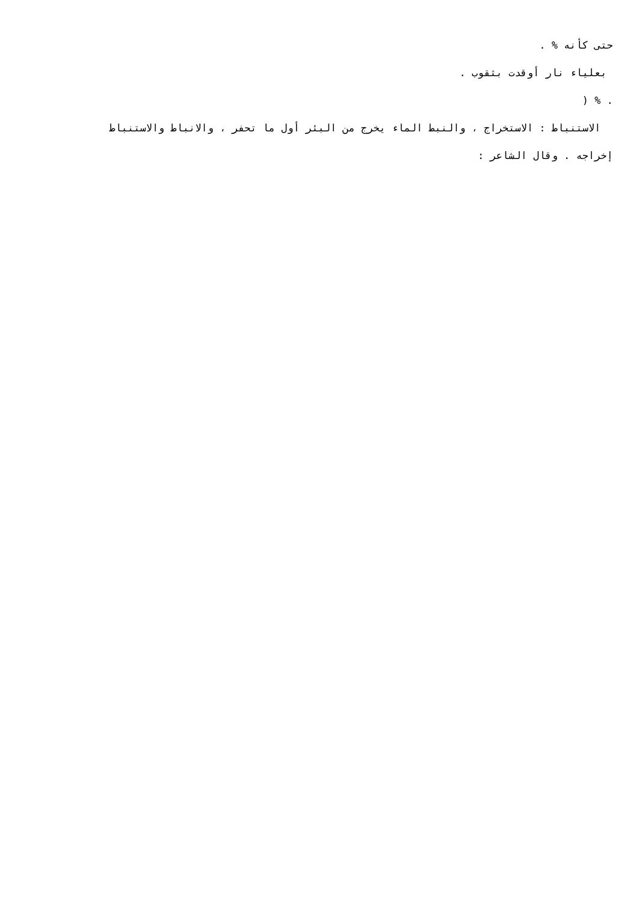حتى كأنه % .
بعلياء نار أوقدت بثقوب .
. % (
الاستنباط : الاستخراج ، والنبط الماء يخرج من البئر أول ما تحفر ، والانباط والاستنباط
إخراجه . وقال الشاعر :